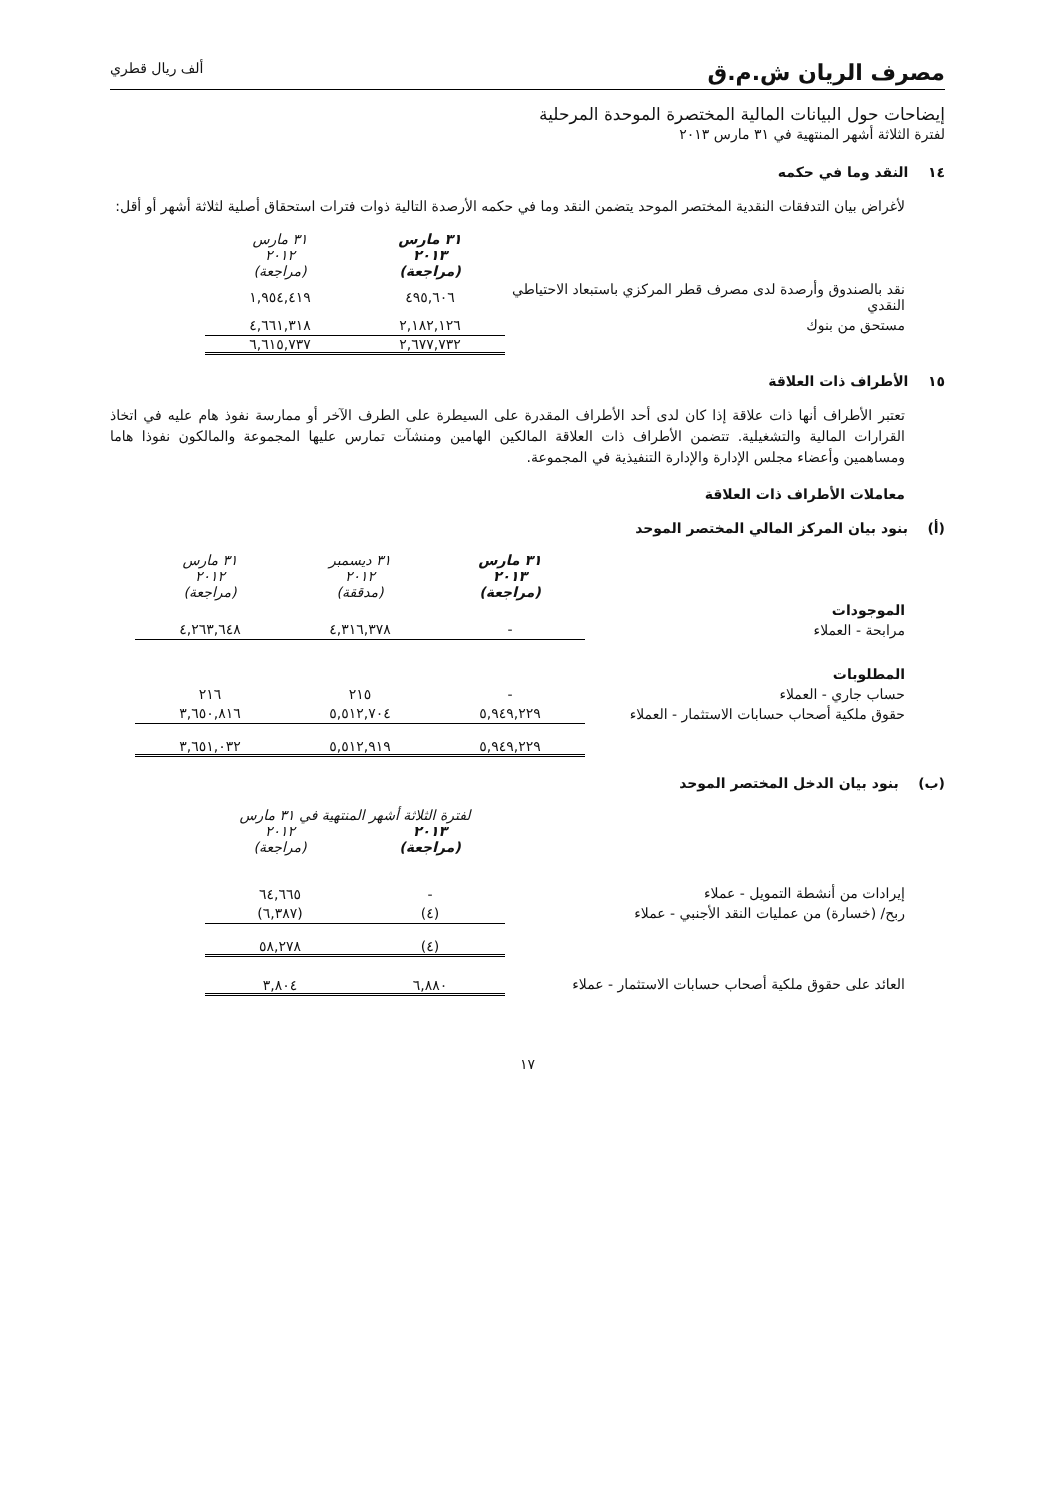مصرف الريان ش.م.ق ألف ريال قطري
إيضاحات حول البيانات المالية المختصرة الموحدة المرحلية
لفترة الثلاثة أشهر المنتهية في ٣١ مارس ٢٠١٣
١٤ النقد وما في حكمه
لأغراض بيان التدفقات النقدية المختصر الموحد يتضمن النقد وما في حكمه الأرصدة التالية ذوات فترات استحقاق أصلية لثلاثة أشهر أو أقل:
| | ٣١ مارس ٢٠١٣ (مراجعة) | ٣١ مارس ٢٠١٢ (مراجعة) |
| نقد بالصندوق وأرصدة لدى مصرف قطر المركزي باستبعاد الاحتياطي النقدي | ٤٩٥,٦٠٦ | ١,٩٥٤,٤١٩ |
| مستحق من بنوك | ٢,١٨٢,١٢٦ | ٤,٦٦١,٣١٨ |
| | ٢,٦٧٧,٧٣٢ | ٦,٦١٥,٧٣٧ |
١٥ الأطراف ذات العلاقة
تعتبر الأطراف أنها ذات علاقة إذا كان لدى أحد الأطراف المقدرة على السيطرة على الطرف الآخر أو ممارسة نفوذ هام عليه في اتخاذ القرارات المالية والتشغيلية. تتضمن الأطراف ذات العلاقة المالكين الهامين ومنشآت تمارس عليها المجموعة والمالكون نفوذا هاما ومساهمين وأعضاء مجلس الإدارة والإدارة التنفيذية في المجموعة.
معاملات الأطراف ذات العلاقة
(أ) بنود بيان المركز المالي المختصر الموحد
| | ٣١ مارس ٢٠١٣ (مراجعة) | ٣١ ديسمبر ٢٠١٢ (مدققة) | ٣١ مارس ٢٠١٢ (مراجعة) |
| الموجودات | | | |
| مرابحة - العملاء | - | ٤,٣١٦,٣٧٨ | ٤,٢٦٣,٦٤٨ |
| المطلوبات | | | |
| حساب جاري - العملاء | - | ٢١٥ | ٢١٦ |
| حقوق ملكية أصحاب حسابات الاستثمار - العملاء | ٥,٩٤٩,٢٢٩ | ٥,٥١٢,٧٠٤ | ٣,٦٥٠,٨١٦ |
| | ٥,٩٤٩,٢٢٩ | ٥,٥١٢,٩١٩ | ٣,٦٥١,٠٣٢ |
(ب) بنود بيان الدخل المختصر الموحد
| | لفترة الثلاثة أشهر المنتهية في ٣١ مارس | |
| | ٢٠١٣ (مراجعة) | ٢٠١٢ (مراجعة) |
| إيرادات من أنشطة التمويل - عملاء | - | ٦٤,٦٦٥ |
| ربح/ (خسارة) من عمليات النقد الأجنبي - عملاء | (٤) | (٦,٣٨٧) |
| | (٤) | ٥٨,٢٧٨ |
| العائد على حقوق ملكية أصحاب حسابات الاستثمار - عملاء | ٦,٨٨٠ | ٣,٨٠٤ |
١٧